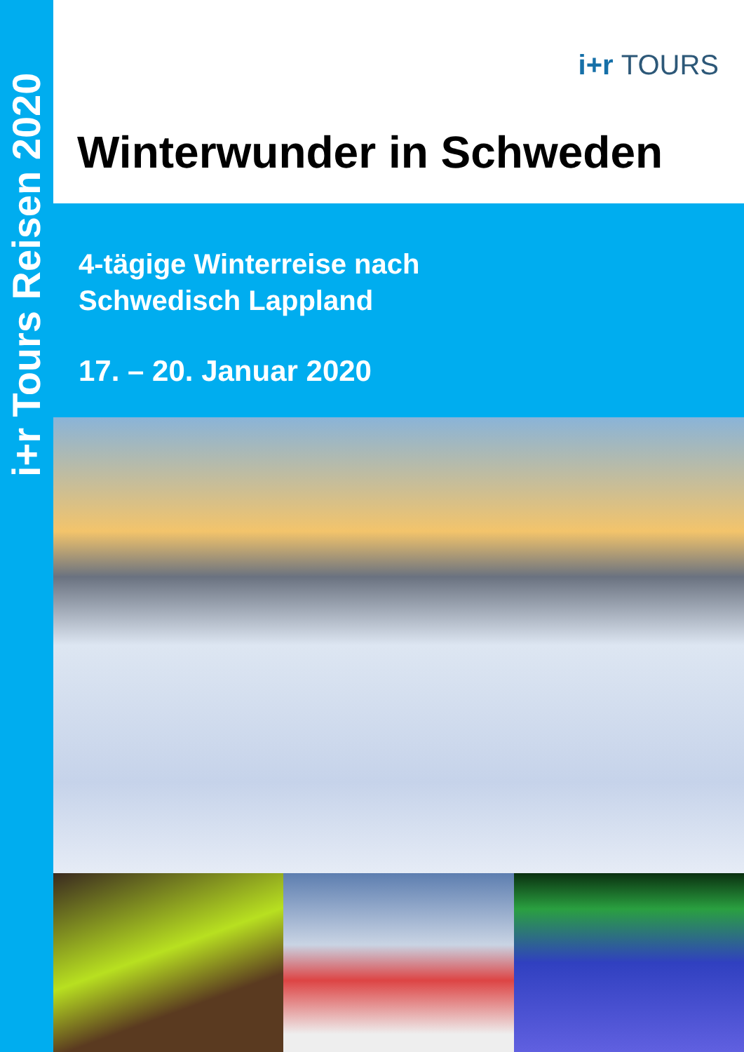i+r Tours Reisen 2020
i+r TOURS
Winterwunder in Schweden
4-tägige Winterreise nach
Schwedisch Lappland
17. – 20. Januar 2020